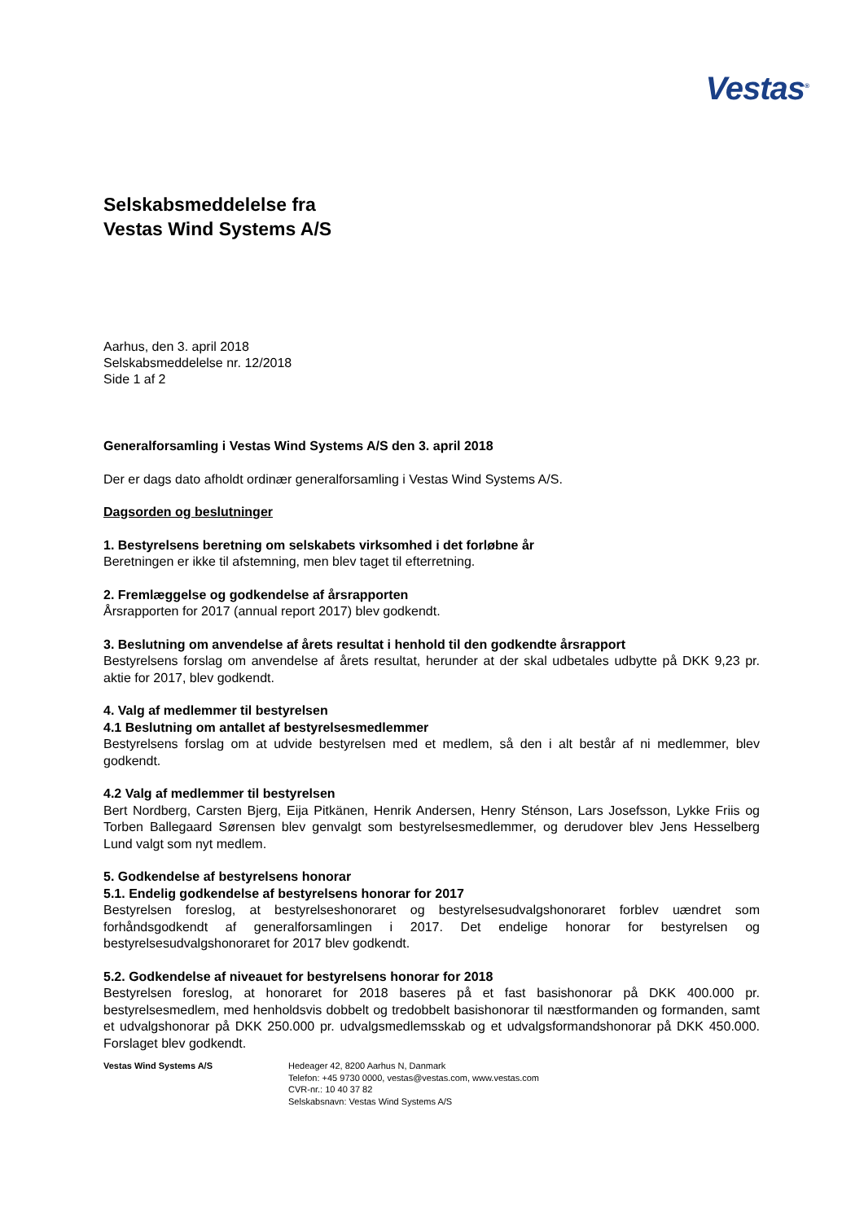Vestas<sup>®</sup>
Selskabsmeddelelse fra
Vestas Wind Systems A/S
Aarhus, den 3. april 2018
Selskabsmeddelelse nr. 12/2018
Side 1 af 2
Generalforsamling i Vestas Wind Systems A/S den 3. april 2018
Der er dags dato afholdt ordinær generalforsamling i Vestas Wind Systems A/S.
Dagsorden og beslutninger
1. Bestyrelsens beretning om selskabets virksomhed i det forløbne år
Beretningen er ikke til afstemning, men blev taget til efterretning.
2. Fremlæggelse og godkendelse af årsrapporten
Årsrapporten for 2017 (annual report 2017) blev godkendt.
3. Beslutning om anvendelse af årets resultat i henhold til den godkendte årsrapport
Bestyrelsens forslag om anvendelse af årets resultat, herunder at der skal udbetales udbytte på DKK 9,23 pr. aktie for 2017, blev godkendt.
4. Valg af medlemmer til bestyrelsen
4.1 Beslutning om antallet af bestyrelsesmedlemmer
Bestyrelsens forslag om at udvide bestyrelsen med et medlem, så den i alt består af ni medlemmer, blev godkendt.
4.2 Valg af medlemmer til bestyrelsen
Bert Nordberg, Carsten Bjerg, Eija Pitkänen, Henrik Andersen, Henry Sténson, Lars Josefsson, Lykke Friis og Torben Ballegaard Sørensen blev genvalgt som bestyrelsesmedlemmer, og derudover blev Jens Hesselberg Lund valgt som nyt medlem.
5. Godkendelse af bestyrelsens honorar
5.1. Endelig godkendelse af bestyrelsens honorar for 2017
Bestyrelsen foreslog, at bestyrelseshonoraret og bestyrelsesudvalgshonoraret forblev uændret som forhåndsgodkendt af generalforsamlingen i 2017. Det endelige honorar for bestyrelsen og bestyrelsesudvalgshonoraret for 2017 blev godkendt.
5.2. Godkendelse af niveauet for bestyrelsens honorar for 2018
Bestyrelsen foreslog, at honoraret for 2018 baseres på et fast basishonorar på DKK 400.000 pr. bestyrelsesmedlem, med henholdsvis dobbelt og tredobbelt basishonorar til næstformanden og formanden, samt et udvalgshonorar på DKK 250.000 pr. udvalgsmedlemsskab og et udvalgsformandshonorar på DKK 450.000. Forslaget blev godkendt.
Vestas Wind Systems A/S Hedeager 42, 8200 Aarhus N, Danmark
Telefon: +45 9730 0000, vestas@vestas.com, www.vestas.com
CVR-nr.: 10 40 37 82
Selskabsnavn: Vestas Wind Systems A/S